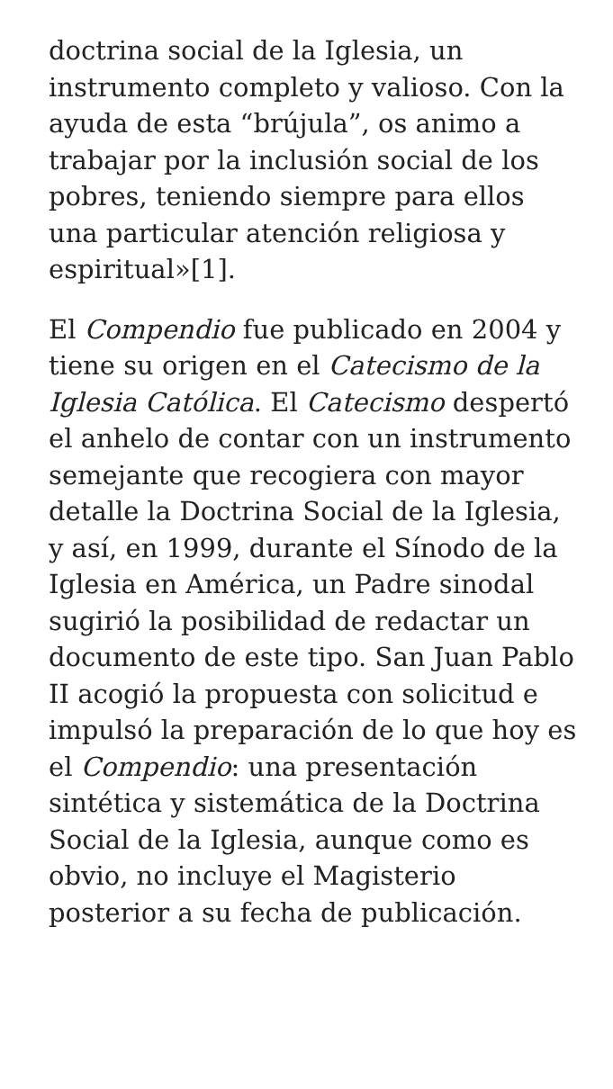doctrina social de la Iglesia, un instrumento completo y valioso. Con la ayuda de esta “brújula”, os animo a trabajar por la inclusión social de los pobres, teniendo siempre para ellos una particular atención religiosa y espiritual»[1].
El Compendio fue publicado en 2004 y tiene su origen en el Catecismo de la Iglesia Católica. El Catecismo despertó el anhelo de contar con un instrumento semejante que recogiera con mayor detalle la Doctrina Social de la Iglesia, y así, en 1999, durante el Sínodo de la Iglesia en América, un Padre sinodal sugirió la posibilidad de redactar un documento de este tipo. San Juan Pablo II acogió la propuesta con solicitud e impulsó la preparación de lo que hoy es el Compendio: una presentación sintética y sistemática de la Doctrina Social de la Iglesia, aunque como es obvio, no incluye el Magisterio posterior a su fecha de publicación.